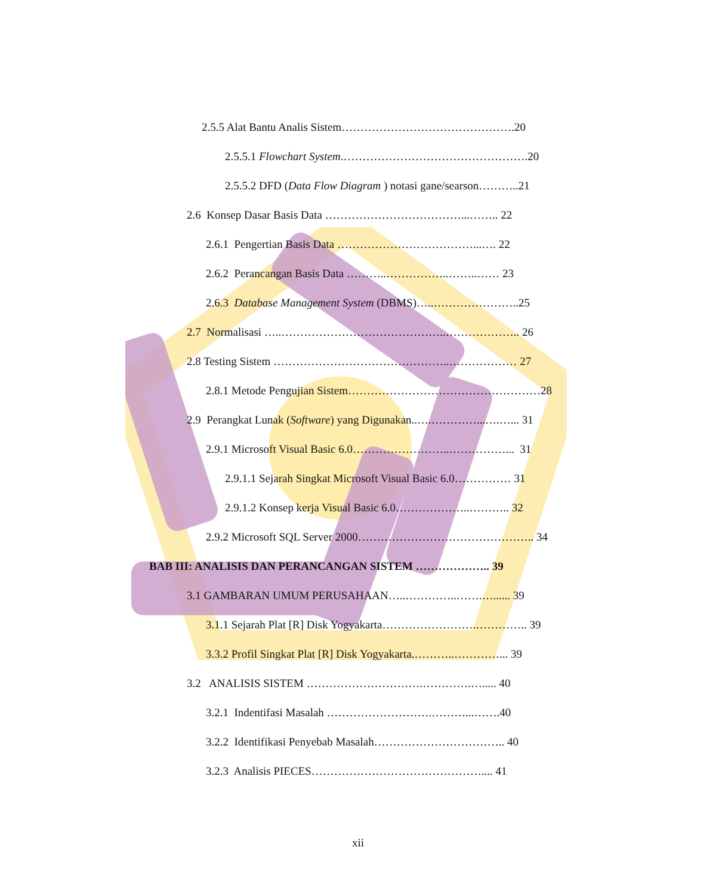2.5.5 Alat Bantu Analis Sistem……………………………………….20
2.5.5.1 Flowchart System.………………………………………….20
2.5.5.2 DFD (Data Flow Diagram ) notasi gane/searson………..21
2.6 Konsep Dasar Basis Data ………………………………...…….. 22
2.6.1 Pengertian Basis Data ………………………………...…. 22
2.6.2 Perancangan Basis Data ………..……………..……..…… 23
2.6.3 Database Management System (DBMS)…..…………………..25
2.7 Normalisasi …..……………………………………..……………….. 26
2.8 Testing Sistem ………………………………………..……………… 27
2.8.1 Metode Pengujian Sistem……………………………………………28
2.9 Perangkat Lunak (Software) yang Digunakan..….…………...….…... 31
2.9.1 Microsoft Visual Basic 6.0……………………..……………... 31
2.9.1.1 Sejarah Singkat Microsoft Visual Basic 6.0…………… 31
2.9.1.2 Konsep kerja Visual Basic 6.0………………..……….. 32
2.9.2 Microsoft SQL Server 2000……………………………………….. 34
BAB III: ANALISIS DAN PERANCANGAN SISTEM ……………….. 39
3.1 GAMBARAN UMUM PERUSAHAAN…..…………..…….…...... 39
3.1.1 Sejarah Plat [R] Disk Yogyakarta…………………….………….. 39
3.3.2 Profil Singkat Plat [R] Disk Yogyakarta.………..…………... 39
3.2 ANALISIS SISTEM ………………………….………….…..... 40
3.2.1 Indentifasi Masalah ……………………….………...…….40
3.2.2 Identifikasi Penyebab Masalah…………………………….. 40
3.2.3 Analisis PIECES……………………………………….... 41
xii